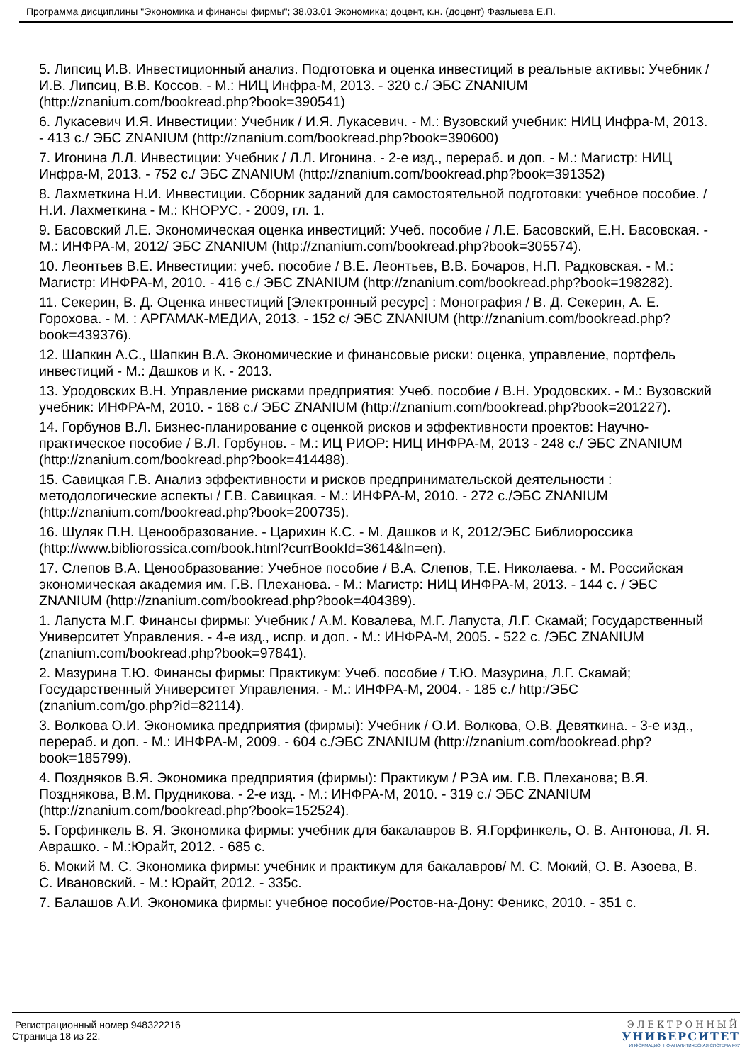Программа дисциплины "Экономика и финансы фирмы"; 38.03.01 Экономика; доцент, к.н. (доцент) Фазлыева Е.П.
5. Липсиц И.В. Инвестиционный анализ. Подготовка и оценка инвестиций в реальные активы: Учебник / И.В. Липсиц, В.В. Коссов. - М.: НИЦ Инфра-М, 2013. - 320 с./ ЭБС ZNANIUM (http://znanium.com/bookread.php?book=390541)
6. Лукасевич И.Я. Инвестиции: Учебник / И.Я. Лукасевич. - М.: Вузовский учебник: НИЦ Инфра-М, 2013. - 413 с./ ЭБС ZNANIUM (http://znanium.com/bookread.php?book=390600)
7. Игонина Л.Л. Инвестиции: Учебник / Л.Л. Игонина. - 2-е изд., перераб. и доп. - М.: Магистр: НИЦ Инфра-М, 2013. - 752 с./ ЭБС ZNANIUM (http://znanium.com/bookread.php?book=391352)
8. Лахметкина Н.И. Инвестиции. Сборник заданий для самостоятельной подготовки: учебное пособие. /Н.И. Лахметкина - М.: КНОРУС. - 2009, гл. 1.
9. Басовский Л.Е. Экономическая оценка инвестиций: Учеб. пособие / Л.Е. Басовский, Е.Н. Басовская. - М.: ИНФРА-М, 2012/ ЭБС ZNANIUM (http://znanium.com/bookread.php?book=305574).
10. Леонтьев В.Е. Инвестиции: учеб. пособие / В.Е. Леонтьев, В.В. Бочаров, Н.П. Радковская. - М.: Магистр: ИНФРА-М, 2010. - 416 с./ ЭБС ZNANIUM (http://znanium.com/bookread.php?book=198282).
11. Секерин, В. Д. Оценка инвестиций [Электронный ресурс] : Монография / В. Д. Секерин, А. Е. Горохова. - М. : АРГАМАК-МЕДИА, 2013. - 152 с/ ЭБС ZNANIUM (http://znanium.com/bookread.php?book=439376).
12. Шапкин А.С., Шапкин В.А. Экономические и финансовые риски: оценка, управление, портфель инвестиций - М.: Дашков и К. - 2013.
13. Уродовских В.Н. Управление рисками предприятия: Учеб. пособие / В.Н. Уродовских. - М.: Вузовский учебник: ИНФРА-М, 2010. - 168 с./ ЭБС ZNANIUM (http://znanium.com/bookread.php?book=201227).
14. Горбунов В.Л. Бизнес-планирование с оценкой рисков и эффективности проектов: Научно-практическое пособие / В.Л. Горбунов. - М.: ИЦ РИОР: НИЦ ИНФРА-М, 2013 - 248 с./ ЭБС ZNANIUM (http://znanium.com/bookread.php?book=414488).
15. Савицкая Г.В. Анализ эффективности и рисков предпринимательской деятельности : методологические аспекты / Г.В. Савицкая. - М.: ИНФРА-М, 2010. - 272 с./ЭБС ZNANIUM (http://znanium.com/bookread.php?book=200735).
16. Шуляк П.Н. Ценообразование. - Царихин К.С. - М. Дашков и К, 2012/ЭБС Библиороссика (http://www.bibliorossica.com/book.html?currBookId=3614&ln=en).
17. Слепов В.А. Ценообразование: Учебное пособие / В.А. Слепов, Т.Е. Николаева. - М. Российская экономическая академия им. Г.В. Плеханова. - М.: Магистр: НИЦ ИНФРА-М, 2013. - 144 с. / ЭБС ZNANIUM (http://znanium.com/bookread.php?book=404389).
1. Лапуста М.Г. Финансы фирмы: Учебник / А.М. Ковалева, М.Г. Лапуста, Л.Г. Скамай; Государственный Университет Управления. - 4-е изд., испр. и доп. - М.: ИНФРА-М, 2005. - 522 с. /ЭБС ZNANIUM (znanium.com/bookread.php?book=97841).
2. Мазурина Т.Ю. Финансы фирмы: Практикум: Учеб. пособие / Т.Ю. Мазурина, Л.Г. Скамай; Государственный Университет Управления. - М.: ИНФРА-М, 2004. - 185 с./ http:/ЭБС (znanium.com/go.php?id=82114).
3. Волкова О.И. Экономика предприятия (фирмы): Учебник / О.И. Волкова, О.В. Девяткина. - 3-е изд., перераб. и доп. - М.: ИНФРА-М, 2009. - 604 с./ЭБС ZNANIUM (http://znanium.com/bookread.php?book=185799).
4. Поздняков В.Я. Экономика предприятия (фирмы): Практикум / РЭА им. Г.В. Плеханова; В.Я. Позднякова, В.М. Прудникова. - 2-е изд. - М.: ИНФРА-М, 2010. - 319 с./ ЭБС ZNANIUM (http://znanium.com/bookread.php?book=152524).
5. Горфинкель В. Я. Экономика фирмы: учебник для бакалавров В. Я.Горфинкель, О. В. Антонова, Л. Я. Аврашко. - М.:Юрайт, 2012. - 685 с.
6. Мокий М. С. Экономика фирмы: учебник и практикум для бакалавров/ М. С. Мокий, О. В. Азоева, В. С. Ивановский. - М.: Юрайт, 2012. - 335с.
7. Балашов А.И. Экономика фирмы: учебное пособие/Ростов-на-Дону: Феникс, 2010. - 351 с.
Регистрационный номер 948322216
Страница 18 из 22.
ЭЛЕКТРОННЫЙ
УНИВЕРСИТЕТ
ИНФОРМАЦИОННО-АНАЛИТИЧЕСКАЯ СИСТЕМА КФУ